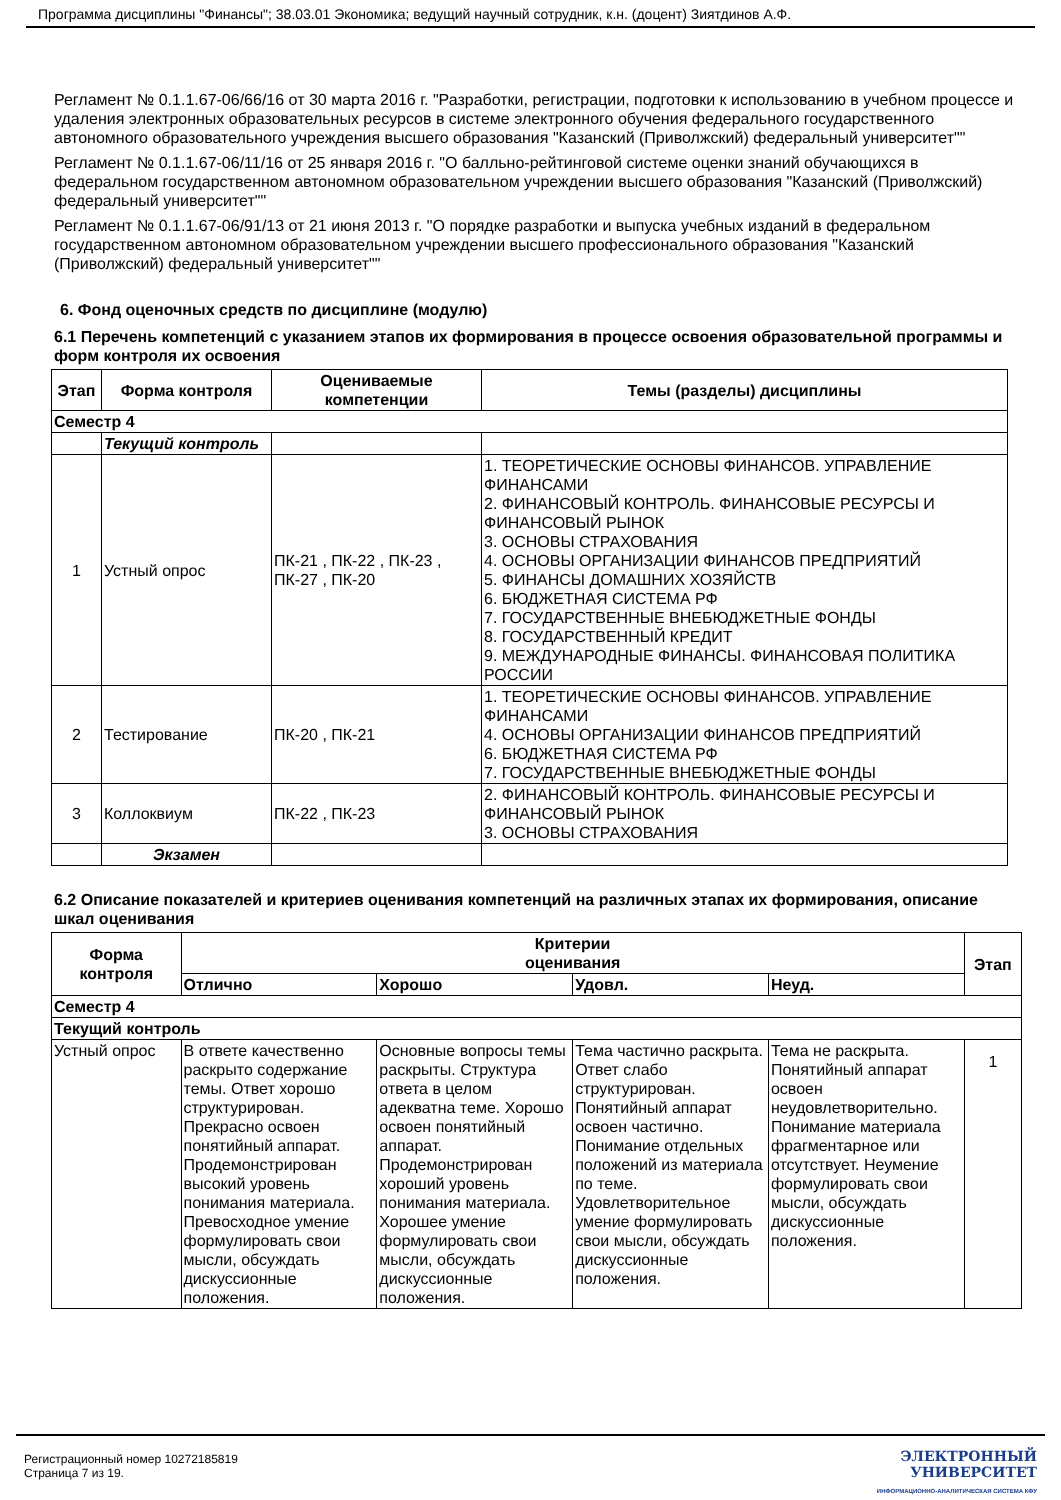Программа дисциплины "Финансы"; 38.03.01 Экономика; ведущий научный сотрудник, к.н. (доцент) Зиятдинов А.Ф.
Регламент № 0.1.1.67-06/66/16 от 30 марта 2016 г. "Разработки, регистрации, подготовки к использованию в учебном процессе и удаления электронных образовательных ресурсов в системе электронного обучения федерального государственного автономного образовательного учреждения высшего образования "Казанский (Приволжский) федеральный университет""
Регламент № 0.1.1.67-06/11/16 от 25 января 2016 г. "О балльно-рейтинговой системе оценки знаний обучающихся в федеральном государственном автономном образовательном учреждении высшего образования "Казанский (Приволжский) федеральный университет""
Регламент № 0.1.1.67-06/91/13 от 21 июня 2013 г. "О порядке разработки и выпуска учебных изданий в федеральном государственном автономном образовательном учреждении высшего профессионального образования "Казанский (Приволжский) федеральный университет""
6. Фонд оценочных средств по дисциплине (модулю)
6.1 Перечень компетенций с указанием этапов их формирования в процессе освоения образовательной программы и форм контроля их освоения
| Этап | Форма контроля | Оцениваемые компетенции | Темы (разделы) дисциплины |
| --- | --- | --- | --- |
| Семестр 4 | | | |
| | Текущий контроль | | |
| 1 | Устный опрос | ПК-21 , ПК-22 , ПК-23 , ПК-27 , ПК-20 | 1. ТЕОРЕТИЧЕСКИЕ ОСНОВЫ ФИНАНСОВ. УПРАВЛЕНИЕ ФИНАНСАМИ 2. ФИНАНСОВЫЙ КОНТРОЛЬ. ФИНАНСОВЫЕ РЕСУРСЫ И ФИНАНСОВЫЙ РЫНОК 3. ОСНОВЫ СТРАХОВАНИЯ 4. ОСНОВЫ ОРГАНИЗАЦИИ ФИНАНСОВ ПРЕДПРИЯТИЙ 5. ФИНАНСЫ ДОМАШНИХ ХОЗЯЙСТВ 6. БЮДЖЕТНАЯ СИСТЕМА РФ 7. ГОСУДАРСТВЕННЫЕ ВНЕБЮДЖЕТНЫЕ ФОНДЫ 8. ГОСУДАРСТВЕННЫЙ КРЕДИТ 9. МЕЖДУНАРОДНЫЕ ФИНАНСЫ. ФИНАНСОВАЯ ПОЛИТИКА РОССИИ |
| 2 | Тестирование | ПК-20 , ПК-21 | 1. ТЕОРЕТИЧЕСКИЕ ОСНОВЫ ФИНАНСОВ. УПРАВЛЕНИЕ ФИНАНСАМИ 4. ОСНОВЫ ОРГАНИЗАЦИИ ФИНАНСОВ ПРЕДПРИЯТИЙ 6. БЮДЖЕТНАЯ СИСТЕМА РФ 7. ГОСУДАРСТВЕННЫЕ ВНЕБЮДЖЕТНЫЕ ФОНДЫ |
| 3 | Коллоквиум | ПК-22 , ПК-23 | 2. ФИНАНСОВЫЙ КОНТРОЛЬ. ФИНАНСОВЫЕ РЕСУРСЫ И ФИНАНСОВЫЙ РЫНОК 3. ОСНОВЫ СТРАХОВАНИЯ |
| | Экзамен | | |
6.2 Описание показателей и критериев оценивания компетенций на различных этапах их формирования, описание шкал оценивания
| Форма контроля | Критерии оценивания | | | | Этап |
| --- | --- | --- | --- | --- | --- |
| | Отлично | Хорошо | Удовл. | Неуд. | |
| Семестр 4 | | | | | |
| Текущий контроль | | | | | |
| Устный опрос | В ответе качественно раскрыто содержание темы. Ответ хорошо структурирован. Прекрасно освоен понятийный аппарат. Продемонстрирован высокий уровень понимания материала. Превосходное умение формулировать свои мысли, обсуждать дискуссионные положения. | Основные вопросы темы раскрыты. Структура ответа в целом адекватна теме. Хорошо освоен понятийный аппарат. Продемонстрирован хороший уровень понимания материала. Хорошее умение формулировать свои мысли, обсуждать дискуссионные положения. | Тема частично раскрыта. Ответ слабо структурирован. Понятийный аппарат освоен частично. Понимание отдельных положений из материала по теме. Удовлетворительное умение формулировать свои мысли, обсуждать дискуссионные положения. | Тема не раскрыта. Понятийный аппарат освоен неудовлетворительно. Понимание материала фрагментарное или отсутствует. Неумение формулировать свои мысли, обсуждать дискуссионные положения. | 1 |
Регистрационный номер 10272185819
Страница 7 из 19.
ЭЛЕКТРОННЫЙ
УНИВЕРСИТЕТ
ИНФОРМАЦИОННО-АНАЛИТИЧЕСКАЯ СИСТЕМА КФУ